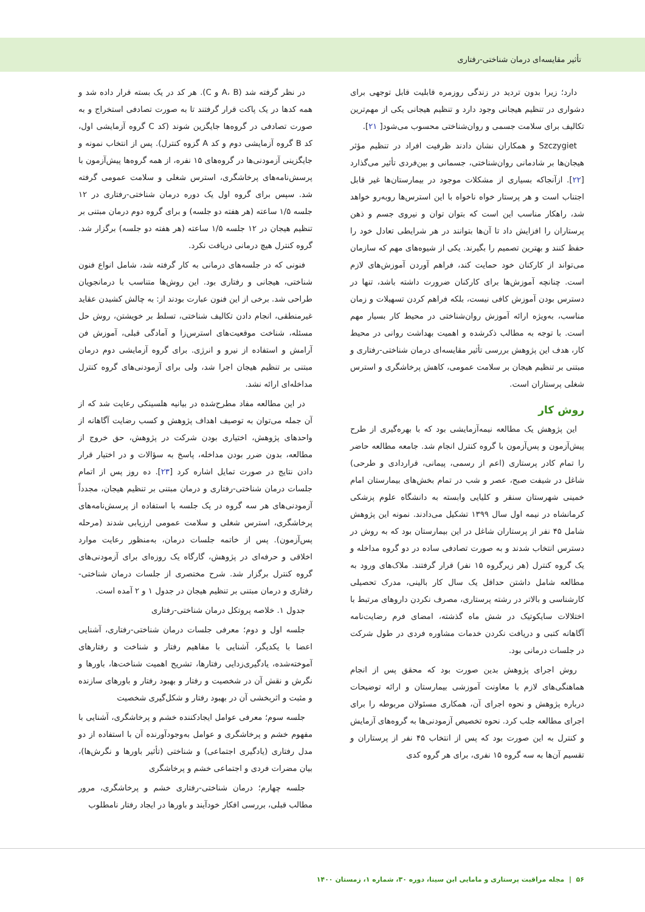تأثیر مقایسه‌ای درمان شناختی-رفتاری
دارد؛ زیرا بدون تردید در زندگی روزمره قابلیت قابل توجهی برای دشواری در تنظیم هیجانی وجود دارد و تنظیم هیجانی یکی از مهم‌ترین تکالیف برای سلامت جسمی و روان‌شناختی محسوب می‌شود[ ۲۱].
Szczygiet و همکاران نشان دادند ظرفیت افراد در تنظیم مؤثر هیجان‌ها بر شادمانی روان‌شناختی، جسمانی و بین‌فردی تأثیر می‌گذارد [۲۲]. ازآنجاکه بسیاری از مشکلات موجود در بیمارستان‌ها غیر قابل اجتناب است و هر پرستار خواه ناخواه با این استرس‌ها روبه‌رو خواهد شد، راهکار مناسب این است که بتوان توان و نیروی جسم و ذهن پرستاران را افزایش داد تا آن‌ها بتوانند در هر شرایطی تعادل خود را حفظ کنند و بهترین تصمیم را بگیرند. یکی از شیوه‌های مهم که سازمان می‌تواند از کارکنان خود حمایت کند، فراهم آوردن آموزش‌های لازم است. چنانچه آموزش‌ها برای کارکنان ضرورت داشته باشد، تنها در دسترس بودن آموزش کافی نیست، بلکه فراهم کردن تسهیلات و زمان مناسب، به‌ویژه ارائه آموزش روان‌شناختی در محیط کار بسیار مهم است. با توجه به مطالب ذکرشده و اهمیت بهداشت روانی در محیط کار، هدف این پژوهش بررسی تأثیر مقایسه‌ای درمان شناختی-رفتاری و مبتنی بر تنظیم هیجان بر سلامت عمومی، کاهش پرخاشگری و استرس شغلی پرستاران است.
روش کار
این پژوهش یک مطالعه نیمه‌آزمایشی بود که با بهره‌گیری از طرح پیش‌آزمون و پس‌آزمون با گروه کنترل انجام شد. جامعه مطالعه حاضر را تمام کادر پرستاری (اعم از رسمی، پیمانی، قراردادی و طرحی) شاغل در شیفت صبح، عصر و شب در تمام بخش‌های بیمارستان امام خمینی شهرستان سنقر و کلیایی وابسته به دانشگاه علوم پزشکی کرمانشاه در نیمه اول سال ۱۳۹۹ تشکیل می‌دادند. نمونه این پژوهش شامل ۴۵ نفر از پرستاران شاغل در این بیمارستان بود که به روش در دسترس انتخاب شدند و به صورت تصادفی ساده در دو گروه مداخله و یک گروه کنترل (هر زیرگروه ۱۵ نفر) قرار گرفتند. ملاک‌های ورود به مطالعه شامل داشتن حداقل یک سال کار بالینی، مدرک تحصیلی کارشناسی و بالاتر در رشته پرستاری، مصرف نکردن داروهای مرتبط با اختلالات سایکوتیک در شش ماه گذشته، امضای فرم رضایت‌نامه آگاهانه کتبی و دریافت نکردن خدمات مشاوره فردی در طول شرکت در جلسات درمانی بود.
روش اجرای پژوهش بدین صورت بود که محقق پس از انجام هماهنگی‌های لازم با معاونت آموزشی بیمارستان و ارائه توضیحات درباره پژوهش و نحوه اجرای آن، همکاری مسئولان مربوطه را برای اجرای مطالعه جلب کرد. نحوه تخصیص آزمودنی‌ها به گروه‌های آزمایش و کنترل به این صورت بود که پس از انتخاب ۴۵ نفر از پرستاران و تقسیم آن‌ها به سه گروه ۱۵ نفری، برای هر گروه کدی
در نظر گرفته شد (A، B و C). هر کد در یک بسته قرار داده شد و همه کدها در یک پاکت قرار گرفتند تا به صورت تصادفی استخراج و به صورت تصادفی در گروه‌ها جایگزین شوند (کد C گروه آزمایشی اول، کد B گروه آزمایشی دوم و کد A گزوه کنترل). پس از انتخاب نمونه و جایگزینی آزمودنی‌ها در گروه‌های ۱۵ نفره، از همه گروه‌ها پیش‌آزمون با پرسش‌نامه‌های پرخاشگری، استرس شغلی و سلامت عمومی گرفته شد. سپس برای گروه اول یک دوره درمان شناختی-رفتاری در ۱۲ جلسه ۱/۵ ساعته (هر هفته دو جلسه) و برای گروه دوم درمان مبتنی بر تنظیم هیجان در ۱۲ جلسه ۱/۵ ساعته (هر هفته دو جلسه) برگزار شد. گروه کنترل هیچ درمانی دریافت نکرد.
فنونی که در جلسه‌های درمانی به کار گرفته شد، شامل انواع فنون شناختی، هیجانی و رفتاری بود. این روش‌ها متناسب با درمانجویان طراحی شد. برخی از این فنون عبارت بودند از: به چالش کشیدن عقاید غیرمنطقی، انجام دادن تکالیف شناختی، تسلط بر خویشتن، روش حل مسئله، شناخت موقعیت‌های استرس‌زا و آمادگی قبلی، آموزش فن آرامش و استفاده از نیرو و انرژی. برای گروه آزمایشی دوم درمان مبتنی بر تنظیم هیجان اجرا شد، ولی برای آزمودنی‌های گروه کنترل مداخله‌ای ارائه نشد.
در این مطالعه مفاد مطرح‌شده در بیانیه هلسینکی رعایت شد که از آن جمله می‌توان به توصیف اهداف پژوهش و کسب رضایت آگاهانه از واحدهای پژوهش، اختیاری بودن شرکت در پژوهش، حق خروج از مطالعه، بدون ضرر بودن مداخله، پاسخ به سؤالات و در اختیار قرار دادن نتایج در صورت تمایل اشاره کرد [۲۳]. ده روز پس از اتمام جلسات درمان شناختی-رفتاری و درمان مبتنی بر تنظیم هیجان، مجدداً آزمودنی‌های هر سه گروه در یک جلسه با استفاده از پرسش‌نامه‌های پرخاشگری، استرس شغلی و سلامت عمومی ارزیابی شدند (مرحله پس‌آزمون). پس از خاتمه جلسات درمان، به‌منظور رعایت موارد اخلاقی و حرفه‌ای در پژوهش، گارگاه یک روزه‌ای برای آزمودنی‌های گروه کنترل برگزار شد. شرح مختصری از جلسات درمان شناختی-رفتاری و درمان مبتنی بر تنظیم هیجان در جدول ۱ و ۲ آمده است.
جدول ۱. خلاصه پروتکل درمان شناختی-رفتاری
جلسه اول و دوم؛ معرفی جلسات درمان شناختی-رفتاری، آشنایی اعضا با یکدیگر، آشنایی با مفاهیم رفتار و شناخت و رفتارهای آموخته‌شده، یادگیری‌زدایی رفتارها، تشریح اهمیت شناخت‌ها، باورها و نگرش و نقش آن در شخصیت و رفتار و بهبود رفتار و باورهای سازنده و مثبت و اثربخشی آن در بهبود رفتار و شکل‌گیری شخصیت
جلسه سوم؛ معرفی عوامل ایجادکننده خشم و پرخاشگری، آشنایی با مفهوم خشم و پرخاشگری و عوامل به‌وجودآورنده آن با استفاده از دو مدل رفتاری (یادگیری اجتماعی) و شناختی (تأثیر باورها و نگرش‌ها)، بیان مضرات فردی و اجتماعی خشم و پرخاشگری
جلسه چهارم؛ درمان شناختی-رفتاری خشم و پرخاشگری، مرور مطالب قبلی، بررسی افکار خودآیند و باورها در ایجاد رفتار نامطلوب
۵۶ | مجله مراقبت پرستاری و مامایی ابن سینا، دوره ۳۰، شماره ۱، زمستان ۱۴۰۰